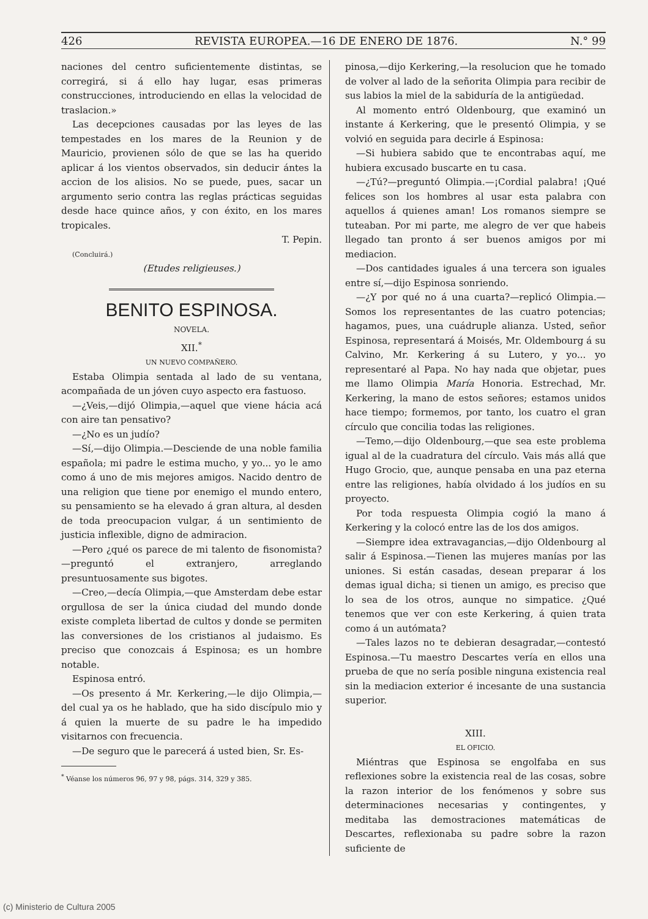426 REVISTA EUROPEA.—16 DE ENERO DE 1876. N.° 99
naciones del centro suficientemente distintas, se corregirá, si á ello hay lugar, esas primeras construcciones, introduciendo en ellas la velocidad de traslacion.»
Las decepciones causadas por las leyes de las tempestades en los mares de la Reunion y de Mauricio, provienen sólo de que se las ha querido aplicar á los vientos observados, sin deducir ántes la accion de los alisios. No se puede, pues, sacar un argumento serio contra las reglas prácticas seguidas desde hace quince años, y con éxito, en los mares tropicales.
T. Pepin.
(Concluirá.)
(Etudes religieuses.)
BENITO ESPINOSA.
NOVELA.
XII.<sup>*</sup>
UN NUEVO COMPAÑERO.
Estaba Olimpia sentada al lado de su ventana, acompañada de un jóven cuyo aspecto era fastuoso.
—¿Veis,—dijó Olimpia,—aquel que viene hácia acá con aire tan pensativo?
—¿No es un judío?
—Sí,—dijo Olimpia.—Desciende de una noble familia española; mi padre le estima mucho, y yo... yo le amo como á uno de mis mejores amigos. Nacido dentro de una religion que tiene por enemigo el mundo entero, su pensamiento se ha elevado á gran altura, al desden de toda preocupacion vulgar, á un sentimiento de justicia inflexible, digno de admiracion.
—Pero ¿qué os parece de mi talento de fisonomista?—preguntó el extranjero, arreglando presuntuosamente sus bigotes.
—Creo,—decía Olimpia,—que Amsterdam debe estar orgullosa de ser la única ciudad del mundo donde existe completa libertad de cultos y donde se permiten las conversiones de los cristianos al judaismo. Es preciso que conozcais á Espinosa; es un hombre notable.
Espinosa entró.
—Os presento á Mr. Kerkering,—le dijo Olimpia,—del cual ya os he hablado, que ha sido discípulo mio y á quien la muerte de su padre le ha impedido visitarnos con frecuencia.
—De seguro que le parecerá á usted bien, Sr. Es-
<sup>*</sup> Véanse los números 96, 97 y 98, págs. 314, 329 y 385.
pinosa,—dijo Kerkering,—la resolucion que he tomado de volver al lado de la señorita Olimpia para recibir de sus labios la miel de la sabiduría de la antigüedad.
Al momento entró Oldenbourg, que examinó un instante á Kerkering, que le presentó Olimpia, y se volvió en seguida para decirle á Espinosa:
—Si hubiera sabido que te encontrabas aquí, me hubiera excusado buscarte en tu casa.
—¿Tú?—preguntó Olimpia.—¡Cordial palabra! ¡Qué felices son los hombres al usar esta palabra con aquellos á quienes aman! Los romanos siempre se tuteaban. Por mi parte, me alegro de ver que habeis llegado tan pronto á ser buenos amigos por mi mediacion.
—Dos cantidades iguales á una tercera son iguales entre sí,—dijo Espinosa sonriendo.
—¿Y por qué no á una cuarta?—replicó Olimpia.—Somos los representantes de las cuatro potencias; hagamos, pues, una cuádruple alianza. Usted, señor Espinosa, representará á Moisés, Mr. Oldembourg á su Calvino, Mr. Kerkering á su Lutero, y yo... yo representaré al Papa. No hay nada que objetar, pues me llamo Olimpia María Honoria. Estrechad, Mr. Kerkering, la mano de estos señores; estamos unidos hace tiempo; formemos, por tanto, los cuatro el gran círculo que concilia todas las religiones.
—Temo,—dijo Oldenbourg,—que sea este problema igual al de la cuadratura del círculo. Vais más allá que Hugo Grocio, que, aunque pensaba en una paz eterna entre las religiones, había olvidado á los judíos en su proyecto.
Por toda respuesta Olimpia cogió la mano á Kerkering y la colocó entre las de los dos amigos.
—Siempre idea extravagancias,—dijo Oldenbourg al salir á Espinosa.—Tienen las mujeres manías por las uniones. Si están casadas, desean preparar á los demas igual dicha; si tienen un amigo, es preciso que lo sea de los otros, aunque no simpatice. ¿Qué tenemos que ver con este Kerkering, á quien trata como á un autómata?
—Tales lazos no te debieran desagradar,—contestó Espinosa.—Tu maestro Descartes vería en ellos una prueba de que no sería posible ninguna existencia real sin la mediacion exterior é incesante de una sustancia superior.
XIII.
EL OFICIO.
Miéntras que Espinosa se engolfaba en sus reflexiones sobre la existencia real de las cosas, sobre la razon interior de los fenómenos y sobre sus determinaciones necesarias y contingentes, y meditaba las demostraciones matemáticas de Descartes, reflexionaba su padre sobre la razon suficiente de
(c) Ministerio de Cultura 2005